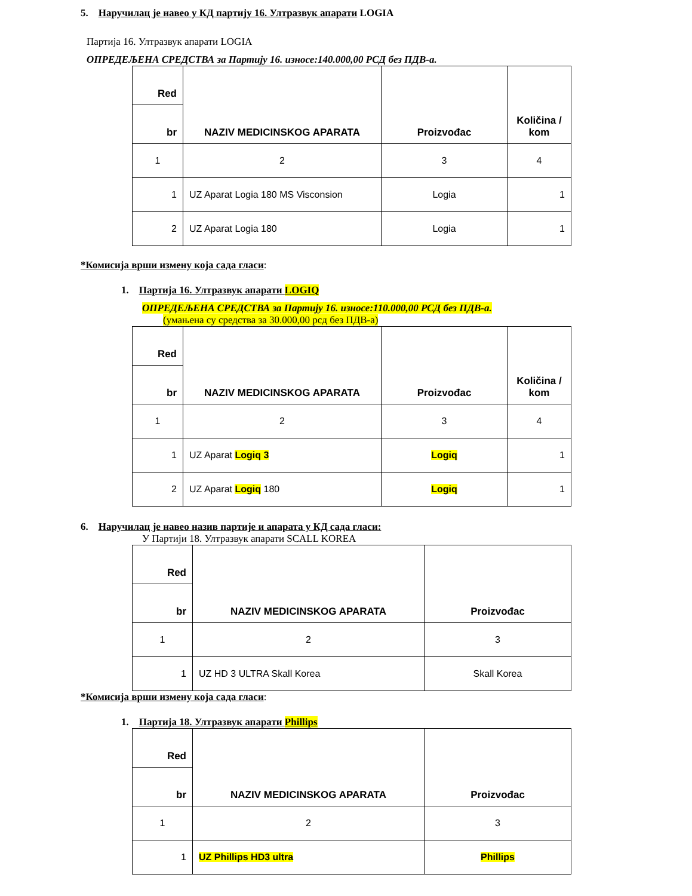5. Наручилац је навео у КД партију 16. Ултразвук апарати LOGIA
Партија 16. Ултразвук апарати LOGIA
ОПРЕДЕЉЕНА СРЕДСТВА за Партију 16. износе:140.000,00 РСД без ПДВ-а.
| Red | NAZIV MEDICINSKOG APARATA | Proizvođac | Količina / kom |
| --- | --- | --- | --- |
| br | | | |
| 1 | 2 | 3 | 4 |
| 1 | UZ Aparat Logia 180 MS Visconsion | Logia | 1 |
| 2 | UZ Aparat Logia 180 | Logia | 1 |
*Комисија врши измену која сада гласи:
1. Партија 16. Ултразвук апарати LOGIQ
ОПРЕДЕЉЕНА СРЕДСТВА за Партију 16. износе:110.000,00 РСД без ПДВ-а.
(умањена су средства за 30.000,00 рсд без ПДВ-а)
| Red | NAZIV MEDICINSKOG APARATA | Proizvođac | Količina / kom |
| --- | --- | --- | --- |
| br | | | |
| 1 | 2 | 3 | 4 |
| 1 | UZ Aparat Logiq 3 | Logiq | 1 |
| 2 | UZ Aparat Logiq 180 | Logiq | 1 |
6. Наручилац је навео назив партије и апарата у КД сада гласи:
У Партији 18. Ултразвук апарати SCALL KOREA
| Red | NAZIV MEDICINSKOG APARATA | Proizvođac |
| --- | --- | --- |
| br | | |
| 1 | 2 | 3 |
| 1 | UZ HD 3 ULTRA Skall Korea | Skall Korea |
*Комисија врши измену која сада гласи:
1. Партија 18. Ултразвук апарати Phillips
| Red | NAZIV MEDICINSKOG APARATA | Proizvođac |
| --- | --- | --- |
| br | | |
| 1 | 2 | 3 |
| 1 | UZ Phillips HD3 ultra | Phillips |